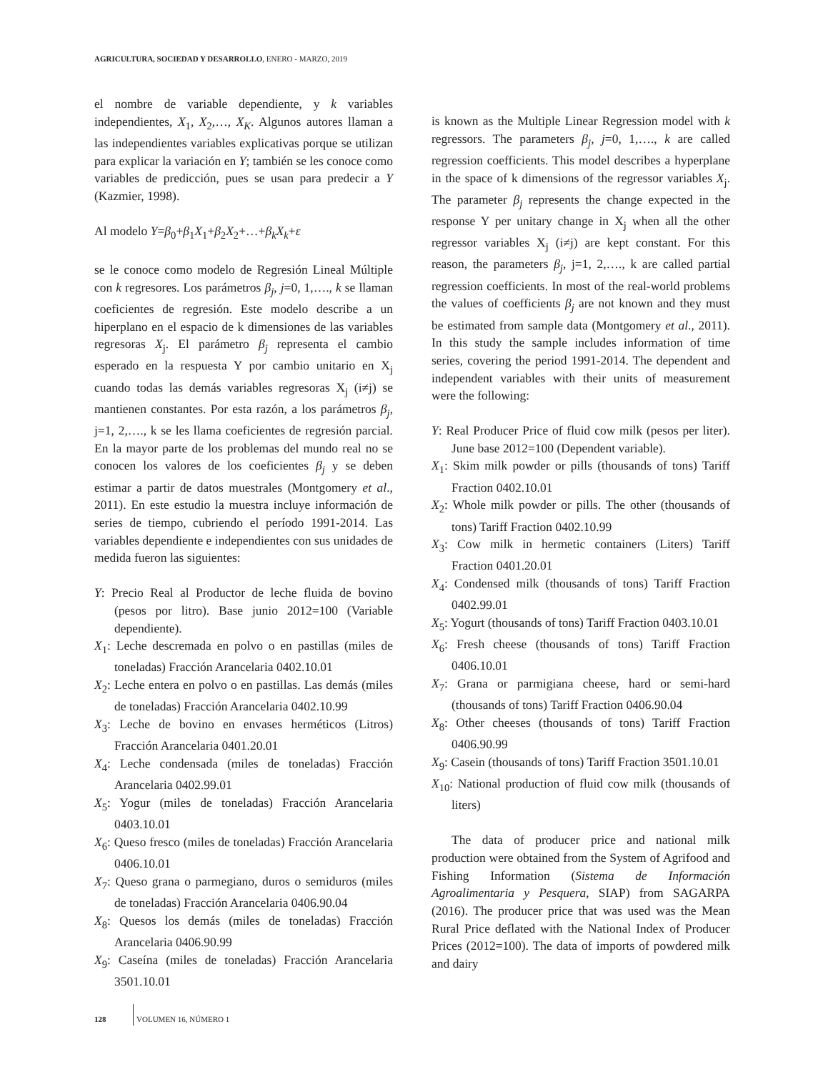AGRICULTURA, SOCIEDAD Y DESARROLLO, ENERO - MARZO, 2019
el nombre de variable dependiente, y k variables independientes, X<sub>1</sub>, X<sub>2</sub>,…, X<sub>K</sub>. Algunos autores llaman a las independientes variables explicativas porque se utilizan para explicar la variación en Y; también se les conoce como variables de predicción, pues se usan para predecir a Y (Kazmier, 1998).
Al modelo Y=β<sub>0</sub>+β<sub>1</sub>X<sub>1</sub>+β<sub>2</sub>X<sub>2</sub>+…+β<sub>k</sub>X<sub>k</sub>+ε
se le conoce como modelo de Regresión Lineal Múltiple con k regresores. Los parámetros β<sub>j</sub>, j=0, 1,…., k se llaman coeficientes de regresión. Este modelo describe a un hiperplano en el espacio de k dimensiones de las variables regresoras X<sub>j</sub>. El parámetro β<sub>j</sub> representa el cambio esperado en la respuesta Y por cambio unitario en X<sub>j</sub> cuando todas las demás variables regresoras X<sub>j</sub> (i≠j) se mantienen constantes. Por esta razón, a los parámetros β<sub>j</sub>, j=1, 2,…., k se les llama coeficientes de regresión parcial. En la mayor parte de los problemas del mundo real no se conocen los valores de los coeficientes β<sub>j</sub> y se deben estimar a partir de datos muestrales (Montgomery et al., 2011). En este estudio la muestra incluye información de series de tiempo, cubriendo el período 1991-2014. Las variables dependiente e independientes con sus unidades de medida fueron las siguientes:
Y: Precio Real al Productor de leche fluida de bovino (pesos por litro). Base junio 2012=100 (Variable dependiente).
X<sub>1</sub>: Leche descremada en polvo o en pastillas (miles de toneladas) Fracción Arancelaria 0402.10.01
X<sub>2</sub>: Leche entera en polvo o en pastillas. Las demás (miles de toneladas) Fracción Arancelaria 0402.10.99
X<sub>3</sub>: Leche de bovino en envases herméticos (Litros) Fracción Arancelaria 0401.20.01
X<sub>4</sub>: Leche condensada (miles de toneladas) Fracción Arancelaria 0402.99.01
X<sub>5</sub>: Yogur (miles de toneladas) Fracción Arancelaria 0403.10.01
X<sub>6</sub>: Queso fresco (miles de toneladas) Fracción Arancelaria 0406.10.01
X<sub>7</sub>: Queso grana o parmegiano, duros o semiduros (miles de toneladas) Fracción Arancelaria 0406.90.04
X<sub>8</sub>: Quesos los demás (miles de toneladas) Fracción Arancelaria 0406.90.99
X<sub>9</sub>: Caseína (miles de toneladas) Fracción Arancelaria 3501.10.01
is known as the Multiple Linear Regression model with k regressors. The parameters β<sub>j</sub>, j=0, 1,…., k are called regression coefficients. This model describes a hyperplane in the space of k dimensions of the regressor variables X<sub>j</sub>. The parameter β<sub>j</sub> represents the change expected in the response Y per unitary change in X<sub>j</sub> when all the other regressor variables X<sub>j</sub> (i≠j) are kept constant. For this reason, the parameters β<sub>j</sub>, j=1, 2,…., k are called partial regression coefficients. In most of the real-world problems the values of coefficients β<sub>j</sub> are not known and they must be estimated from sample data (Montgomery et al., 2011). In this study the sample includes information of time series, covering the period 1991-2014. The dependent and independent variables with their units of measurement were the following:
Y: Real Producer Price of fluid cow milk (pesos per liter). June base 2012=100 (Dependent variable).
X<sub>1</sub>: Skim milk powder or pills (thousands of tons) Tariff Fraction 0402.10.01
X<sub>2</sub>: Whole milk powder or pills. The other (thousands of tons) Tariff Fraction 0402.10.99
X<sub>3</sub>: Cow milk in hermetic containers (Liters) Tariff Fraction 0401.20.01
X<sub>4</sub>: Condensed milk (thousands of tons) Tariff Fraction 0402.99.01
X<sub>5</sub>: Yogurt (thousands of tons) Tariff Fraction 0403.10.01
X<sub>6</sub>: Fresh cheese (thousands of tons) Tariff Fraction 0406.10.01
X<sub>7</sub>: Grana or parmigiana cheese, hard or semi-hard (thousands of tons) Tariff Fraction 0406.90.04
X<sub>8</sub>: Other cheeses (thousands of tons) Tariff Fraction 0406.90.99
X<sub>9</sub>: Casein (thousands of tons) Tariff Fraction 3501.10.01
X<sub>10</sub>: National production of fluid cow milk (thousands of liters)
The data of producer price and national milk production were obtained from the System of Agrifood and Fishing Information (Sistema de Información Agroalimentaria y Pesquera, SIAP) from SAGARPA (2016). The producer price that was used was the Mean Rural Price deflated with the National Index of Producer Prices (2012=100). The data of imports of powdered milk and dairy
128 VOLUMEN 16, NÚMERO 1